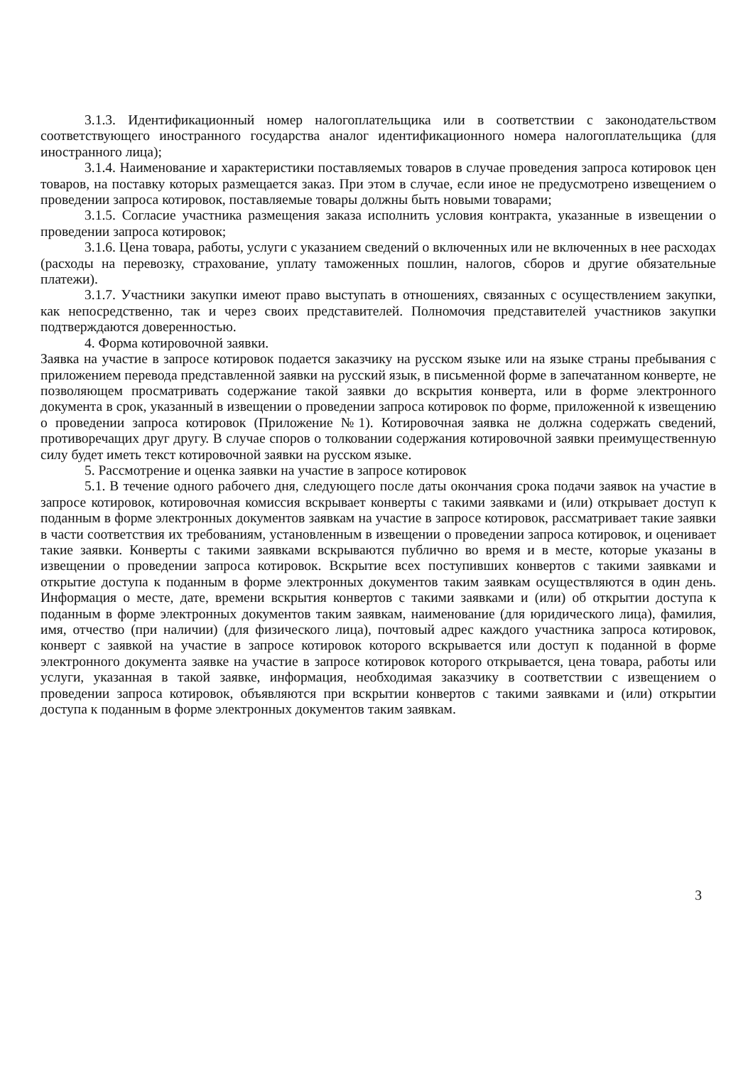3.1.3. Идентификационный номер налогоплательщика или в соответствии с законодательством соответствующего иностранного государства аналог идентификационного номера налогоплательщика (для иностранного лица);
3.1.4. Наименование и характеристики поставляемых товаров в случае проведения запроса котировок цен товаров, на поставку которых размещается заказ. При этом в случае, если иное не предусмотрено извещением о проведении запроса котировок, поставляемые товары должны быть новыми товарами;
3.1.5. Согласие участника размещения заказа исполнить условия контракта, указанные в извещении о проведении запроса котировок;
3.1.6. Цена товара, работы, услуги с указанием сведений о включенных или не включенных в нее расходах (расходы на перевозку, страхование, уплату таможенных пошлин, налогов, сборов и другие обязательные платежи).
3.1.7. Участники закупки имеют право выступать в отношениях, связанных с осуществлением закупки, как непосредственно, так и через своих представителей. Полномочия представителей участников закупки подтверждаются доверенностью.
4. Форма котировочной заявки.
Заявка на участие в запросе котировок подается заказчику на русском языке или на языке страны пребывания с приложением перевода представленной заявки на русский язык, в письменной форме в запечатанном конверте, не позволяющем просматривать содержание такой заявки до вскрытия конверта, или в форме электронного документа в срок, указанный в извещении о проведении запроса котировок по форме, приложенной к извещению о проведении запроса котировок (Приложение №1). Котировочная заявка не должна содержать сведений, противоречащих друг другу. В случае споров о толковании содержания котировочной заявки преимущественную силу будет иметь текст котировочной заявки на русском языке.
5. Рассмотрение и оценка заявки на участие в запросе котировок
5.1. В течение одного рабочего дня, следующего после даты окончания срока подачи заявок на участие в запросе котировок, котировочная комиссия вскрывает конверты с такими заявками и (или) открывает доступ к поданным в форме электронных документов заявкам на участие в запросе котировок, рассматривает такие заявки в части соответствия их требованиям, установленным в извещении о проведении запроса котировок, и оценивает такие заявки. Конверты с такими заявками вскрываются публично во время и в месте, которые указаны в извещении о проведении запроса котировок. Вскрытие всех поступивших конвертов с такими заявками и открытие доступа к поданным в форме электронных документов таким заявкам осуществляются в один день. Информация о месте, дате, времени вскрытия конвертов с такими заявками и (или) об открытии доступа к поданным в форме электронных документов таким заявкам, наименование (для юридического лица), фамилия, имя, отчество (при наличии) (для физического лица), почтовый адрес каждого участника запроса котировок, конверт с заявкой на участие в запросе котировок которого вскрывается или доступ к поданной в форме электронного документа заявке на участие в запросе котировок которого открывается, цена товара, работы или услуги, указанная в такой заявке, информация, необходимая заказчику в соответствии с извещением о проведении запроса котировок, объявляются при вскрытии конвертов с такими заявками и (или) открытии доступа к поданным в форме электронных документов таким заявкам.
3